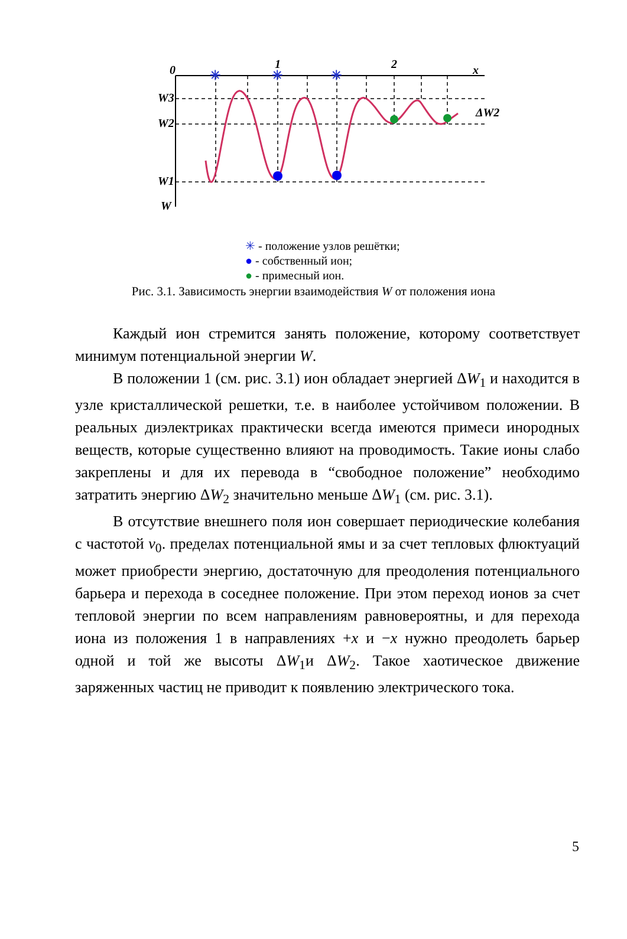✳
✳
✳
0
1
2
x
W3
W2
W1
W
ΔW2
✳ - положение узлов решётки;
● - собственный ион;
● - примесный ион.
Рис. 3.1. Зависимость энергии взаимодействия W от положения иона
Каждый ион стремится занять положение, которому соответствует минимум потенциальной энергии W.
В положении 1 (см. рис. 3.1) ион обладает энергией ΔW<sub>1</sub> и находится в узле кристаллической решетки, т.е. в наиболее устойчивом положении. В реальных диэлектриках практически всегда имеются примеси инородных веществ, которые существенно влияют на проводимость. Такие ионы слабо закреплены и для их перевода в “свободное положение” необходимо затратить энергию ΔW<sub>2</sub> значительно меньше ΔW<sub>1</sub> (см. рис. 3.1).
В отсутствие внешнего поля ион совершает периодические колебания с частотой ν<sub>0</sub>. пределах потенциальной ямы и за счет тепловых флюктуаций может приобрести энергию, достаточную для преодоления потенциального барьера и перехода в соседнее положение. При этом переход ионов за счет тепловой энергии по всем направлениям равновероятны, и для перехода иона из положения 1 в направлениях +x и −x нужно преодолеть барьер одной и той же высоты ΔW<sub>1</sub>и ΔW<sub>2</sub>. Такое хаотическое движение заряженных частиц не приводит к появлению электрического тока.
5